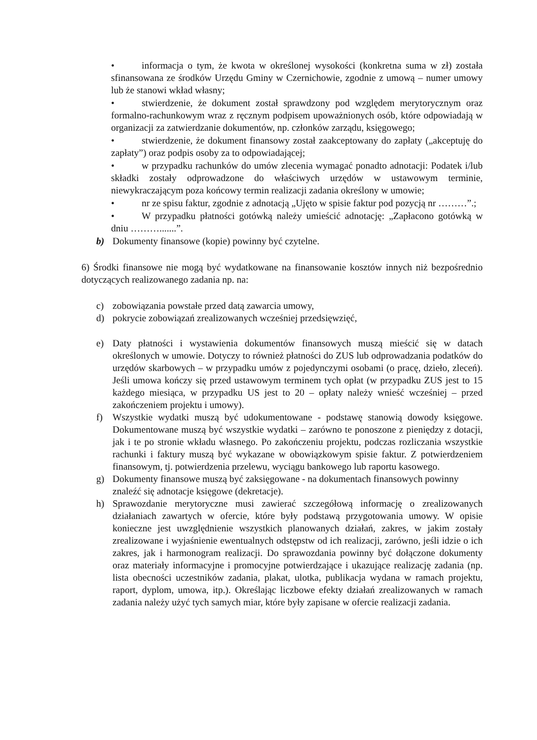• informacja o tym, że kwota w określonej wysokości (konkretna suma w zł) została sfinansowana ze środków Urzędu Gminy w Czernichowie, zgodnie z umową – numer umowy lub że stanowi wkład własny;
• stwierdzenie, że dokument został sprawdzony pod względem merytorycznym oraz formalno-rachunkowym wraz z ręcznym podpisem upoważnionych osób, które odpowiadają w organizacji za zatwierdzanie dokumentów, np. członków zarządu, księgowego;
• stwierdzenie, że dokument finansowy został zaakceptowany do zapłaty („akceptuję do zapłaty”) oraz podpis osoby za to odpowiadającej;
• w przypadku rachunków do umów zlecenia wymagać ponadto adnotacji: Podatek i/lub składki zostały odprowadzone do właściwych urzędów w ustawowym terminie, niewykraczającym poza końcowy termin realizacji zadania określony w umowie;
• nr ze spisu faktur, zgodnie z adnotacją „Ujęto w spisie faktur pod pozycją nr ………”.;
• W przypadku płatności gotówką należy umieścić adnotację: „Zapłacono gotówką w dniu ……….......”.
b) Dokumenty finansowe (kopie) powinny być czytelne.
6) Środki finansowe nie mogą być wydatkowane na finansowanie kosztów innych niż bezpośrednio dotyczących realizowanego zadania np. na:
c) zobowiązania powstałe przed datą zawarcia umowy,
d) pokrycie zobowiązań zrealizowanych wcześniej przedsięwzięć,
e) Daty płatności i wystawienia dokumentów finansowych muszą mieścić się w datach określonych w umowie. Dotyczy to również płatności do ZUS lub odprowadzania podatków do urzędów skarbowych – w przypadku umów z pojedynczymi osobami (o pracę, dzieło, zleceń). Jeśli umowa kończy się przed ustawowym terminem tych opłat (w przypadku ZUS jest to 15 każdego miesiąca, w przypadku US jest to 20 – opłaty należy wnieść wcześniej – przed zakończeniem projektu i umowy).
f) Wszystkie wydatki muszą być udokumentowane - podstawę stanowią dowody księgowe. Dokumentowane muszą być wszystkie wydatki – zarówno te ponoszone z pieniędzy z dotacji, jak i te po stronie wkładu własnego. Po zakończeniu projektu, podczas rozliczania wszystkie rachunki i faktury muszą być wykazane w obowiązkowym spisie faktur. Z potwierdzeniem finansowym, tj. potwierdzenia przelewu, wyciągu bankowego lub raportu kasowego.
g) Dokumenty finansowe muszą być zaksięgowane - na dokumentach finansowych powinny znaleźć się adnotacje księgowe (dekretacje).
h) Sprawozdanie merytoryczne musi zawierać szczegółową informację o zrealizowanych działaniach zawartych w ofercie, które były podstawą przygotowania umowy. W opisie konieczne jest uwzględnienie wszystkich planowanych działań, zakres, w jakim zostały zrealizowane i wyjaśnienie ewentualnych odstępstw od ich realizacji, zarówno, jeśli idzie o ich zakres, jak i harmonogram realizacji. Do sprawozdania powinny być dołączone dokumenty oraz materiały informacyjne i promocyjne potwierdzające i ukazujące realizację zadania (np. lista obecności uczestników zadania, plakat, ulotka, publikacja wydana w ramach projektu, raport, dyplom, umowa, itp.). Określając liczbowe efekty działań zrealizowanych w ramach zadania należy użyć tych samych miar, które były zapisane w ofercie realizacji zadania.